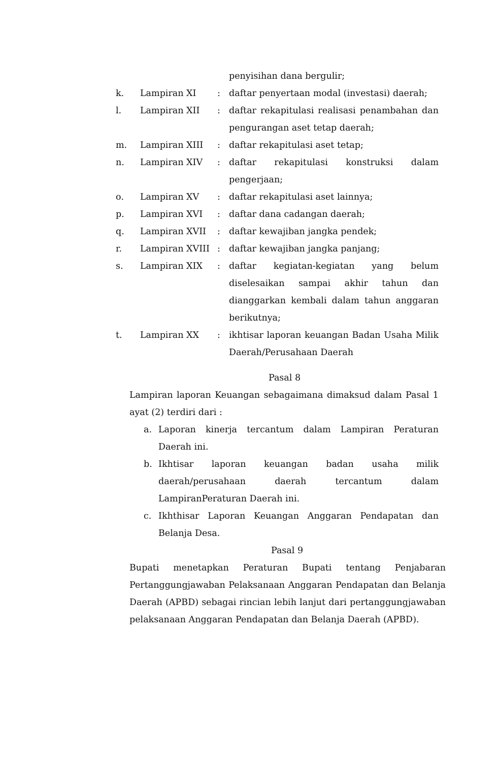| | | | penyisihan dana bergulir; |
| k. | Lampiran XI | : | daftar penyertaan modal (investasi) daerah; |
| l. | Lampiran XII | : | daftar rekapitulasi realisasi penambahan dan pengurangan aset tetap daerah; |
| m. | Lampiran XIII | : | daftar rekapitulasi aset tetap; |
| n. | Lampiran XIV | : | daftar rekapitulasi konstruksi dalam pengerjaan; |
| o. | Lampiran XV | : | daftar rekapitulasi aset lainnya; |
| p. | Lampiran XVI | : | daftar dana cadangan daerah; |
| q. | Lampiran XVII | : | daftar kewajiban jangka pendek; |
| r. | Lampiran XVIII | : | daftar kewajiban jangka panjang; |
| s. | Lampiran XIX | : | daftar kegiatan-kegiatan yang belum diselesaikan sampai akhir tahun dan dianggarkan kembali dalam tahun anggaran berikutnya; |
| t. | Lampiran XX | : | ikhtisar laporan keuangan Badan Usaha Milik Daerah/Perusahaan Daerah |
Pasal 8
Lampiran laporan Keuangan sebagaimana dimaksud dalam Pasal 1 ayat (2) terdiri dari :
a. Laporan kinerja tercantum dalam Lampiran Peraturan Daerah ini.
b. Ikhtisar laporan keuangan badan usaha milik daerah/perusahaan daerah tercantum dalam LampiranPeraturan Daerah ini.
c. Ikhthisar Laporan Keuangan Anggaran Pendapatan dan Belanja Desa.
Pasal 9
Bupati menetapkan Peraturan Bupati tentang Penjabaran Pertanggungjawaban Pelaksanaan Anggaran Pendapatan dan Belanja Daerah (APBD) sebagai rincian lebih lanjut dari pertanggungjawaban pelaksanaan Anggaran Pendapatan dan Belanja Daerah (APBD).